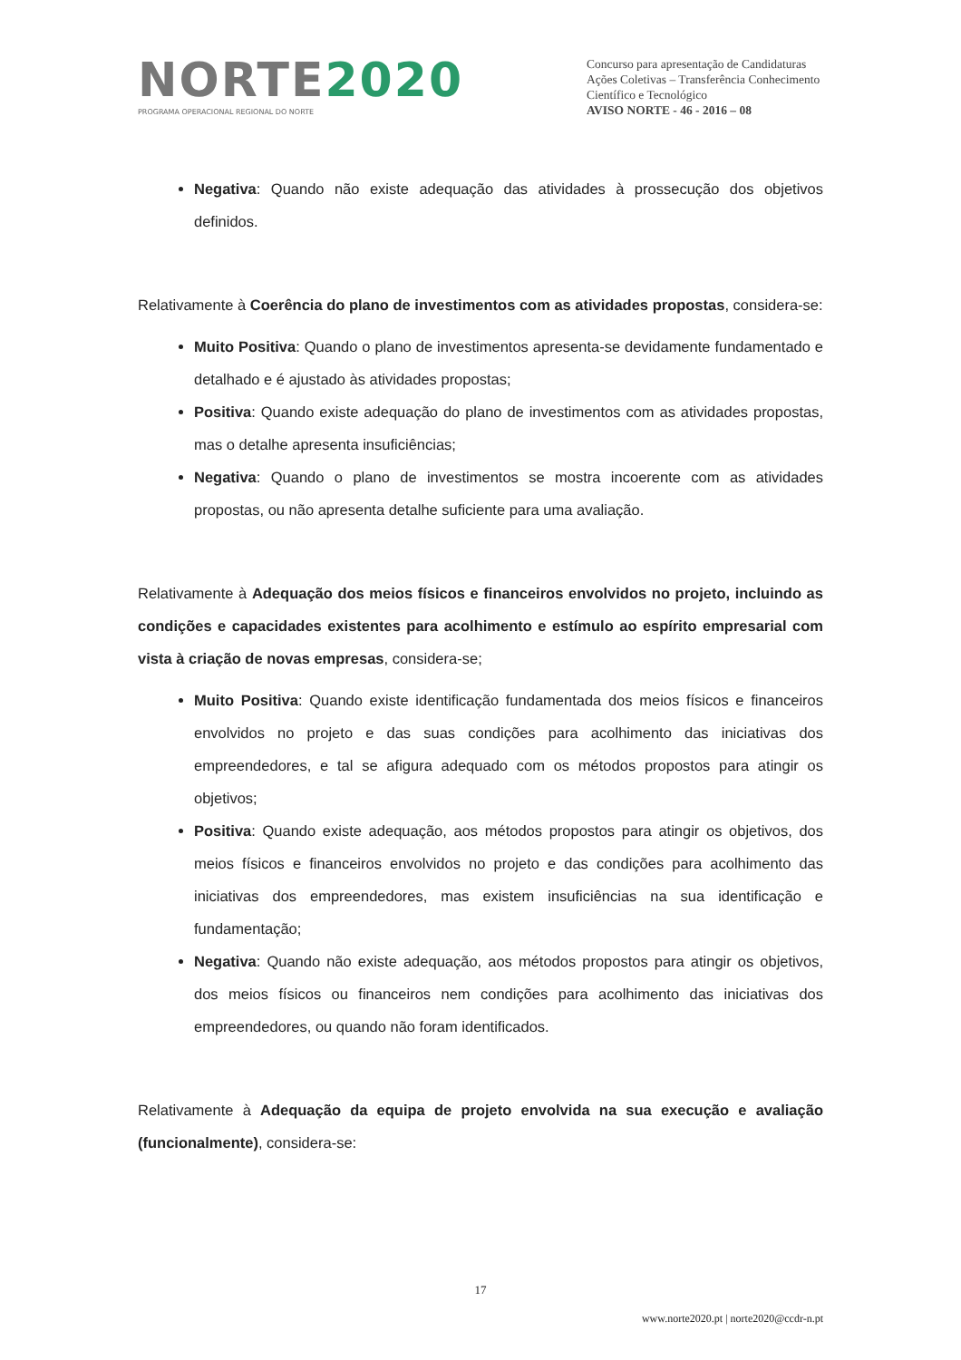NORTE2020
PROGRAMA OPERACIONAL REGIONAL DO NORTE
Concurso para apresentação de Candidaturas
Ações Coletivas – Transferência Conhecimento Científico e Tecnológico
AVISO NORTE - 46 - 2016 – 08
Negativa: Quando não existe adequação das atividades à prossecução dos objetivos definidos.
Relativamente à Coerência do plano de investimentos com as atividades propostas, considera-se:
Muito Positiva: Quando o plano de investimentos apresenta-se devidamente fundamentado e detalhado e é ajustado às atividades propostas;
Positiva: Quando existe adequação do plano de investimentos com as atividades propostas, mas o detalhe apresenta insuficiências;
Negativa: Quando o plano de investimentos se mostra incoerente com as atividades propostas, ou não apresenta detalhe suficiente para uma avaliação.
Relativamente à Adequação dos meios físicos e financeiros envolvidos no projeto, incluindo as condições e capacidades existentes para acolhimento e estímulo ao espírito empresarial com vista à criação de novas empresas, considera-se;
Muito Positiva: Quando existe identificação fundamentada dos meios físicos e financeiros envolvidos no projeto e das suas condições para acolhimento das iniciativas dos empreendedores, e tal se afigura adequado com os métodos propostos para atingir os objetivos;
Positiva: Quando existe adequação, aos métodos propostos para atingir os objetivos, dos meios físicos e financeiros envolvidos no projeto e das condições para acolhimento das iniciativas dos empreendedores, mas existem insuficiências na sua identificação e fundamentação;
Negativa: Quando não existe adequação, aos métodos propostos para atingir os objetivos, dos meios físicos ou financeiros nem condições para acolhimento das iniciativas dos empreendedores, ou quando não foram identificados.
Relativamente à Adequação da equipa de projeto envolvida na sua execução e avaliação (funcionalmente), considera-se:
17
www.norte2020.pt | norte2020@ccdr-n.pt